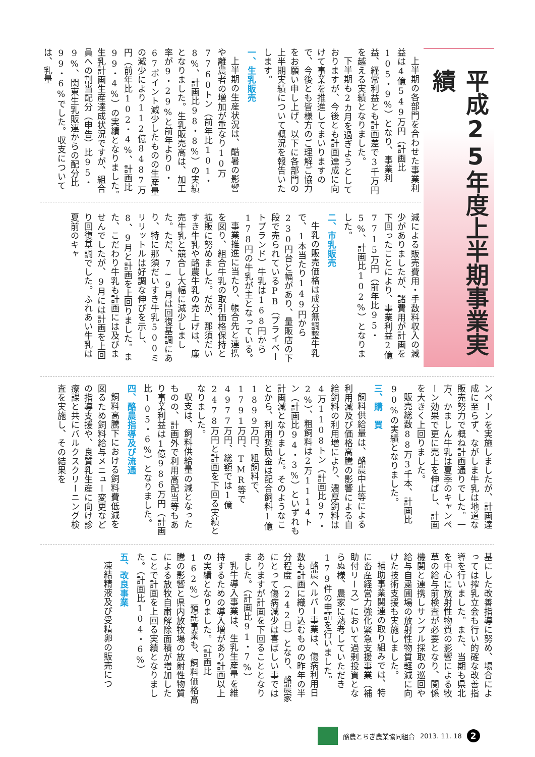平成25年度上半期事業実績
上半期の各部門を合わせた事業利益は4億549万円（計画比105・9%）となり、事業利益、経常利益とも計画差で3千万円を越える実績となりました。
下半期も2カ月を過ぎようとしておりますが、今後とも計画達成に向けて事業を推進してまいりますので、今後とも皆様方のご理解ご協力をお願い申し上げ、以下に各部門の上半期実績について概況を報告いたします。
一、生乳販売
上半期の生産状況は、酷暑の影響や離農者の増加が重なり10万7760トン（前年比101・8%、計画比98・8%）の実績となりました。生乳販売高は、加工率が9・29%と前年より0・67ポイント減少したものの生産量の減少により112億8487万円（前年比102・4%、計画比99・4%）の実績となりました。生乳計画生産達成状況ですが、組合員への割当配分（申告）比95・9%、関東生乳販連からの配分比99・6%でした。収支については、乳量
減による販売費用・手数料収入の減少がありましたが、諸費用が計画を下回ったことにより、事業利益2億7715万円（前年比95・5%、計画比102%）となりました。
二、市乳販売
牛乳の販売価格は成分無調整牛乳で、1本当たり149円から230円台と幅があり、量販店の下段で売られているPB（プライベートブランド）牛乳は168円から178円の牛乳が主となっている。
事業推進に当たり、帳合先と連携を図り、組合牛乳の取引価格保持と拡販に努めました。だが、那須だいすき牛乳や酪農牛乳の売上げは、廉売牛乳と競合し大幅に減少しました。ただ、7~9月は回復基調にあり、特に那須だいすき牛乳500ミリリットルは好調な伸びを示し、8、9月と計画を上回りました。また、こだわり牛乳も計画には及びませんでしたが、9月には計画を上回り回復基調でした。ふれあい牛乳は夏前のキャ
ンペーンを実施しましたが、計画達成に至らず、ながしま牛乳は地道な販売努力で概ね計画通りでした。一方、かましん牛乳は夏季のキャンペーン効果で更に売上を伸ばし、計画を大きく上回りました。
販売総数88万3千本、計画比90%の実績となりました。
三、購　買
飼料供給量は、酪農中止等による利用減及び価格高騰の影響による自給飼料の利用増により、濃厚飼料は4万1108トン（計画比97・2%）、粗飼料は2万1114トン（計画比94・3%）といずれも計画減となりました。そのようなことから、利用奨励金は配合飼料1億1899万円、粗飼料で、1791万円、TMR等で4977万円、総額では1億2478万円と計画を下回る実績となりました。
収支は、飼料供給量の減となったものの、計画外で利用高配当等もあり事業利益は1億986万円（計画比105・6%）となりました。
四、酪農指導及び流通
飼料高騰下における飼料費低減を図るため飼料給与メニュー変更などの指導支援や、良質乳生産に向け診療課と共にバルクスクリーニング検査を実施し、その結果を
基にした改善指導に努め、場合によっては搾乳立会も行い的確な改善指導を行いました。また、当期も県北を中心に放射性物質の影響による牧草の給与前検査が必要となり、関係機関と連携しサンプル採取の巡回や給与自粛圃場の放射性物質軽減に向けた技術支援も実施しました。
補助事業関連の取り組みでは、特に畜産経営力強化緊急支援事業（補助付リース）において過剰投資とならぬ様、農家に熟考していただき179件の申請を行いました。
酪農ヘルパー事業は、傷病利用日数も計画に織り込むものの昨年の半分程度（242日）となり、酪農家にとって傷病減少は喜ばしい事ではありますが計画を下回ることとなりました。（計画比91・7%）
乳牛導入事業は、生乳生産量を維持するための導入増があり計画以上の実績となりました。（計画比162%）預託事業も、飼料価格高騰の影響と県内放牧場の放射性物質による放牧自粛解除面積が増加したことで計画を上回る実績となりました。（計画比104・6%）
五、改良事業
凍結精液及び受精卵の販売につ
酪農とちぎ農業協同組合 2013. 11. 18 2